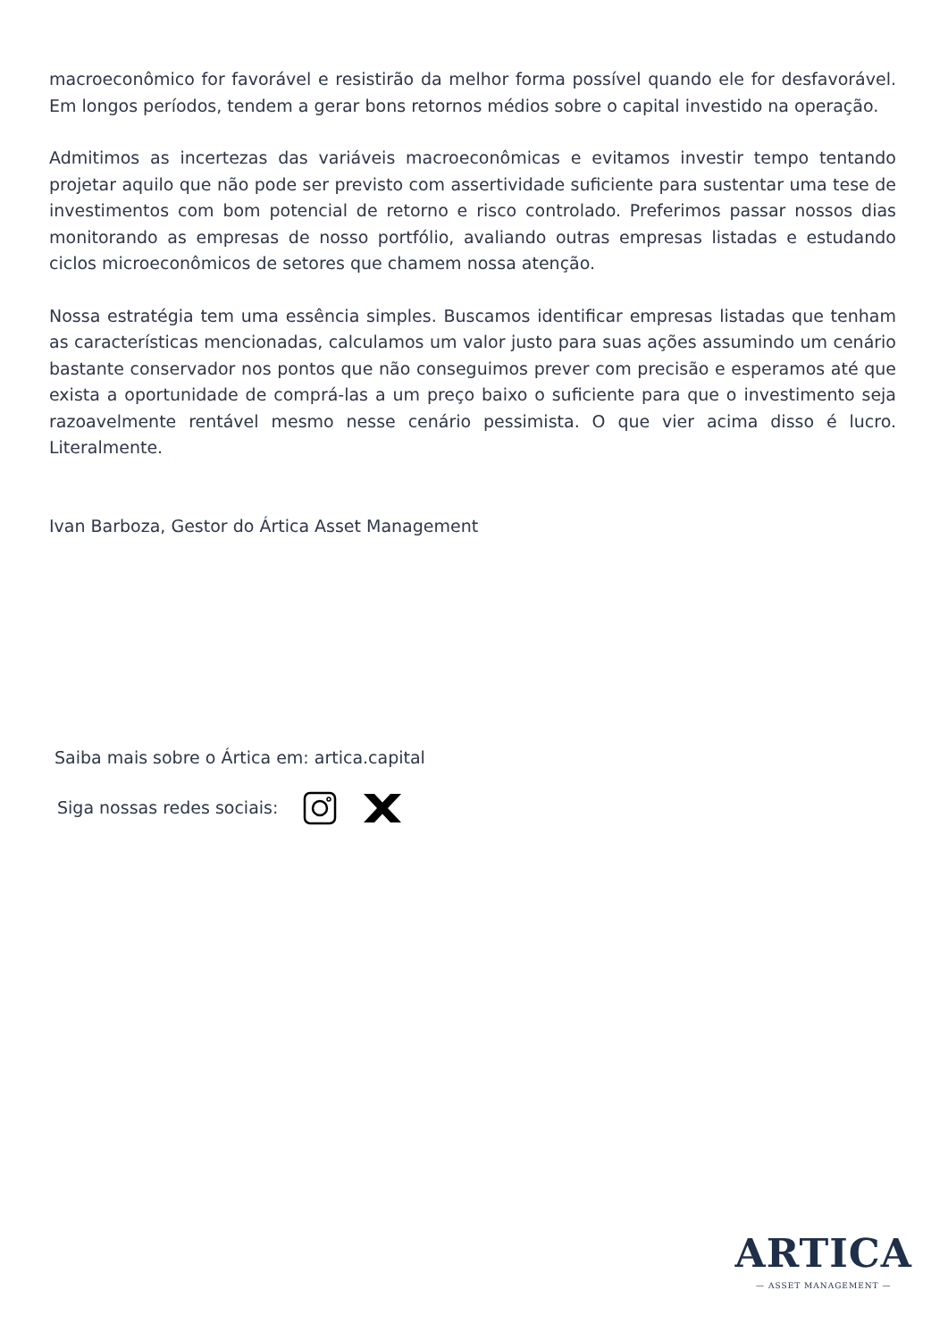macroeconômico for favorável e resistirão da melhor forma possível quando ele for desfavorável. Em longos períodos, tendem a gerar bons retornos médios sobre o capital investido na operação.
Admitimos as incertezas das variáveis macroeconômicas e evitamos investir tempo tentando projetar aquilo que não pode ser previsto com assertividade suficiente para sustentar uma tese de investimentos com bom potencial de retorno e risco controlado. Preferimos passar nossos dias monitorando as empresas de nosso portfólio, avaliando outras empresas listadas e estudando ciclos microeconômicos de setores que chamem nossa atenção.
Nossa estratégia tem uma essência simples. Buscamos identificar empresas listadas que tenham as características mencionadas, calculamos um valor justo para suas ações assumindo um cenário bastante conservador nos pontos que não conseguimos prever com precisão e esperamos até que exista a oportunidade de comprá-las a um preço baixo o suficiente para que o investimento seja razoavelmente rentável mesmo nesse cenário pessimista. O que vier acima disso é lucro. Literalmente.
Ivan Barboza, Gestor do Ártica Asset Management
Saiba mais sobre o Ártica em: artica.capital
Siga nossas redes sociais:
ARTICA
— ASSET MANAGEMENT —